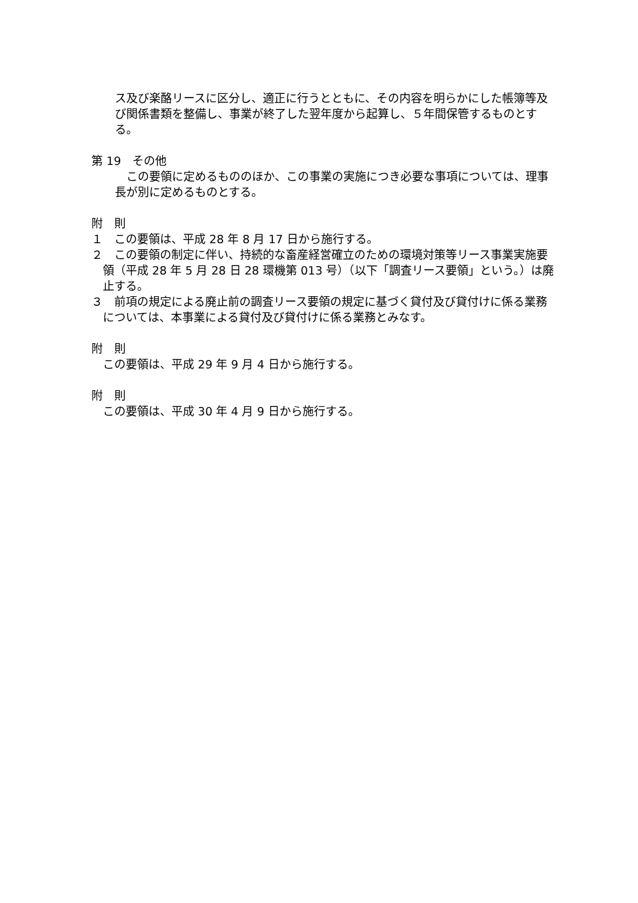ス及び楽酪リースに区分し、適正に行うとともに、その内容を明らかにした帳簿等及び関係書類を整備し、事業が終了した翌年度から起算し、５年間保管するものとする。
第 19　その他
　この要領に定めるもののほか、この事業の実施につき必要な事項については、理事長が別に定めるものとする。
附　則
１　この要領は、平成 28 年 8 月 17 日から施行する。
２　この要領の制定に伴い、持続的な畜産経営確立のための環境対策等リース事業実施要領（平成 28 年 5 月 28 日 28 環機第 013 号）（以下「調査リース要領」という。）は廃止する。
３　前項の規定による廃止前の調査リース要領の規定に基づく貸付及び貸付けに係る業務については、本事業による貸付及び貸付けに係る業務とみなす。
附　則
この要領は、平成 29 年 9 月 4 日から施行する。
附　則
この要領は、平成 30 年 4 月 9 日から施行する。